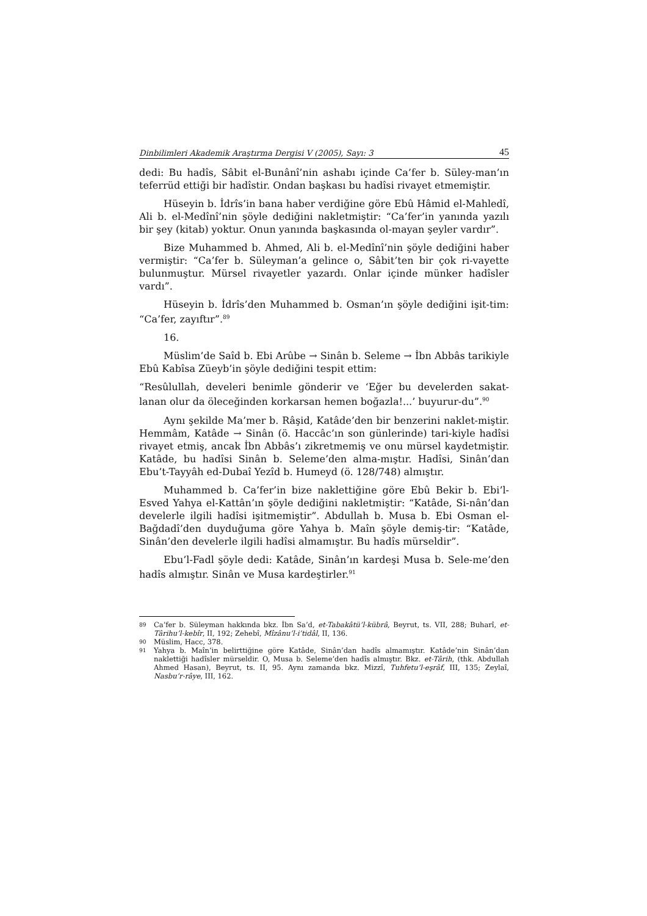Dinbilimleri Akademik Araştırma Dergisi V (2005), Sayı: 3 45
dedi: Bu hadîs, Sâbit el-Bunânî’nin ashabı içinde Ca’fer b. Süley-man’ın teferrüd ettiği bir hadîstir. Ondan başkası bu hadîsi rivayet etmemiştir.
Hüseyin b. İdrîs’in bana haber verdiğine göre Ebû Hâmid el-Mahledî, Ali b. el-Medînî’nin şöyle dediğini nakletmiştir: “Ca’fer’in yanında yazılı bir şey (kitab) yoktur. Onun yanında başkasında ol-mayan şeyler vardır”.
Bize Muhammed b. Ahmed, Ali b. el-Medînî’nin şöyle dediğini haber vermiştir: “Ca’fer b. Süleyman’a gelince o, Sâbit’ten bir çok ri-vayette bulunmuştur. Mürsel rivayetler yazardı. Onlar içinde münker hadîsler vardı”.
Hüseyin b. İdrîs’den Muhammed b. Osman’ın şöyle dediğini işit-tim: “Ca’fer, zayıftır”.<sup>89</sup>
16.
Müslim’de Saîd b. Ebi Arûbe → Sinân b. Seleme → İbn Abbâs tarikiyle Ebû Kabîsa Züeyb’in şöyle dediğini tespit ettim:
“Resûlullah, develeri benimle gönderir ve ‘Eğer bu develerden sakat-lanan olur da öleceğinden korkarsan hemen boğazla!...’ buyurur-du”.<sup>90</sup>
Aynı şekilde Ma’mer b. Râşid, Katâde’den bir benzerini naklet-miştir. Hemmâm, Katâde → Sinân (ö. Haccâc’ın son günlerinde) tari-kiyle hadîsi rivayet etmiş, ancak İbn Abbâs’ı zikretmemiş ve onu mürsel kaydetmiştir. Katâde, bu hadîsi Sinân b. Seleme’den alma-mıştır. Hadîsi, Sinân’dan Ebu’t-Tayyâh ed-Dubaî Yezîd b. Humeyd (ö. 128/748) almıştır.
Muhammed b. Ca’fer’in bize naklettiğine göre Ebû Bekir b. Ebi’l-Esved Yahya el-Kattân’ın şöyle dediğini nakletmiştir: “Katâde, Si-nân’dan develerle ilgili hadîsi işitmemiştir”. Abdullah b. Musa b. Ebi Osman el-Bağdadî’den duyduğuma göre Yahya b. Maîn şöyle demiş-tir: “Katâde, Sinân’den develerle ilgili hadîsi almamıştır. Bu hadîs mürseldir”.
Ebu’l-Fadl şöyle dedi: Katâde, Sinân’ın kardeşi Musa b. Sele-me’den hadîs almıştır. Sinân ve Musa kardeştirler.<sup>91</sup>
89 Ca’fer b. Süleyman hakkında bkz. İbn Sa’d, et-Tabakâtü’l-kübrâ, Beyrut, ts. VII, 288; Buharî, et-Târihu’l-kebîr, II, 192; Zehebî, Mîzânu’l-i’tidâl, II, 136.
90 Müslim, Hacc, 378.
91 Yahya b. Maîn’in belirttiğine göre Katâde, Sinân’dan hadîs almamıştır. Katâde’nin Sinân’dan naklettiği hadîsler mürseldir. O, Musa b. Seleme’den hadîs almıştır. Bkz. et-Târih, (thk. Abdullah Ahmed Hasan), Beyrut, ts. II, 95. Aynı zamanda bkz. Mizzî, Tuhfetu’l-eşrâf, III, 135; Zeylaî, Nasbu’r-râye, III, 162.